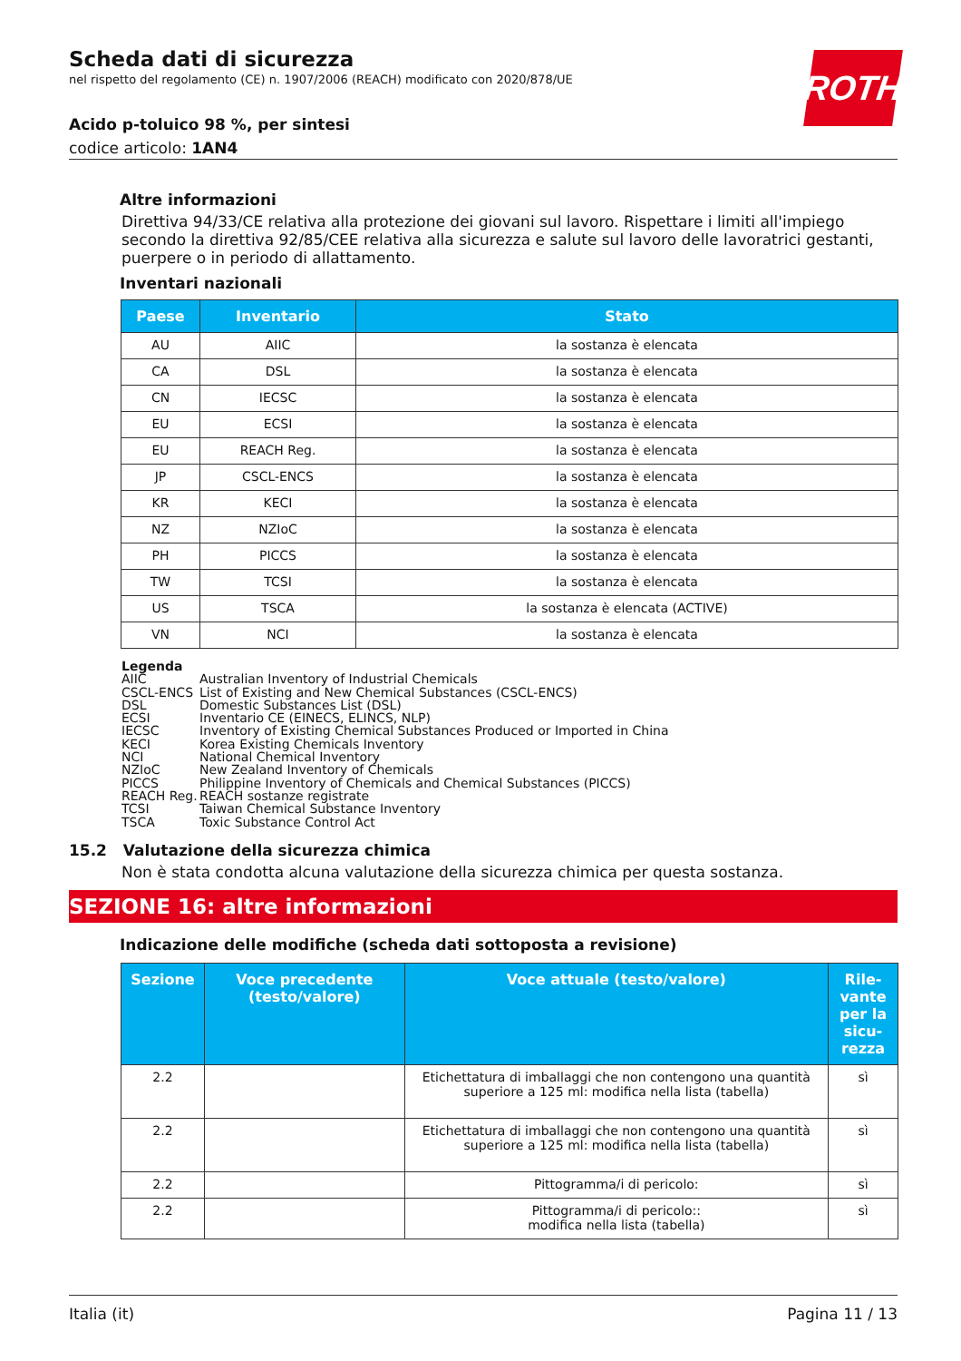ROTH
Scheda dati di sicurezza
nel rispetto del regolamento (CE) n. 1907/2006 (REACH) modificato con 2020/878/UE
Acido p-toluico 98 %, per sintesi
codice articolo: 1AN4
Altre informazioni
Direttiva 94/33/CE relativa alla protezione dei giovani sul lavoro. Rispettare i limiti all'impiego secondo la direttiva 92/85/CEE relativa alla sicurezza e salute sul lavoro delle lavoratrici gestanti, puerpere o in periodo di allattamento.
Inventari nazionali
| Paese | Inventario | Stato |
| --- | --- | --- |
| AU | AIIC | la sostanza è elencata |
| CA | DSL | la sostanza è elencata |
| CN | IECSC | la sostanza è elencata |
| EU | ECSI | la sostanza è elencata |
| EU | REACH Reg. | la sostanza è elencata |
| JP | CSCL-ENCS | la sostanza è elencata |
| KR | KECI | la sostanza è elencata |
| NZ | NZIoC | la sostanza è elencata |
| PH | PICCS | la sostanza è elencata |
| TW | TCSI | la sostanza è elencata |
| US | TSCA | la sostanza è elencata (ACTIVE) |
| VN | NCI | la sostanza è elencata |
Legenda
AIIC Australian Inventory of Industrial Chemicals
CSCL-ENCS List of Existing and New Chemical Substances (CSCL-ENCS)
DSL Domestic Substances List (DSL)
ECSI Inventario CE (EINECS, ELINCS, NLP)
IECSC Inventory of Existing Chemical Substances Produced or Imported in China
KECI Korea Existing Chemicals Inventory
NCI National Chemical Inventory
NZIoC New Zealand Inventory of Chemicals
PICCS Philippine Inventory of Chemicals and Chemical Substances (PICCS)
REACH Reg. REACH sostanze registrate
TCSI Taiwan Chemical Substance Inventory
TSCA Toxic Substance Control Act
15.2 Valutazione della sicurezza chimica
Non è stata condotta alcuna valutazione della sicurezza chimica per questa sostanza.
SEZIONE 16: altre informazioni
Indicazione delle modifiche (scheda dati sottoposta a revisione)
| Sezione | Voce precedente (testo/valore) | Voce attuale (testo/valore) | Rile-vante per la sicu-rezza |
| --- | --- | --- | --- |
| 2.2 | | Etichettatura di imballaggi che non contengono una quantità superiore a 125 ml: modifica nella lista (tabella) | sì |
| 2.2 | | Etichettatura di imballaggi che non contengono una quantità superiore a 125 ml: modifica nella lista (tabella) | sì |
| 2.2 | | Pittogramma/i di pericolo: | sì |
| 2.2 | | Pittogramma/i di pericolo:: modifica nella lista (tabella) | sì |
Italia (it) Pagina 11 / 13